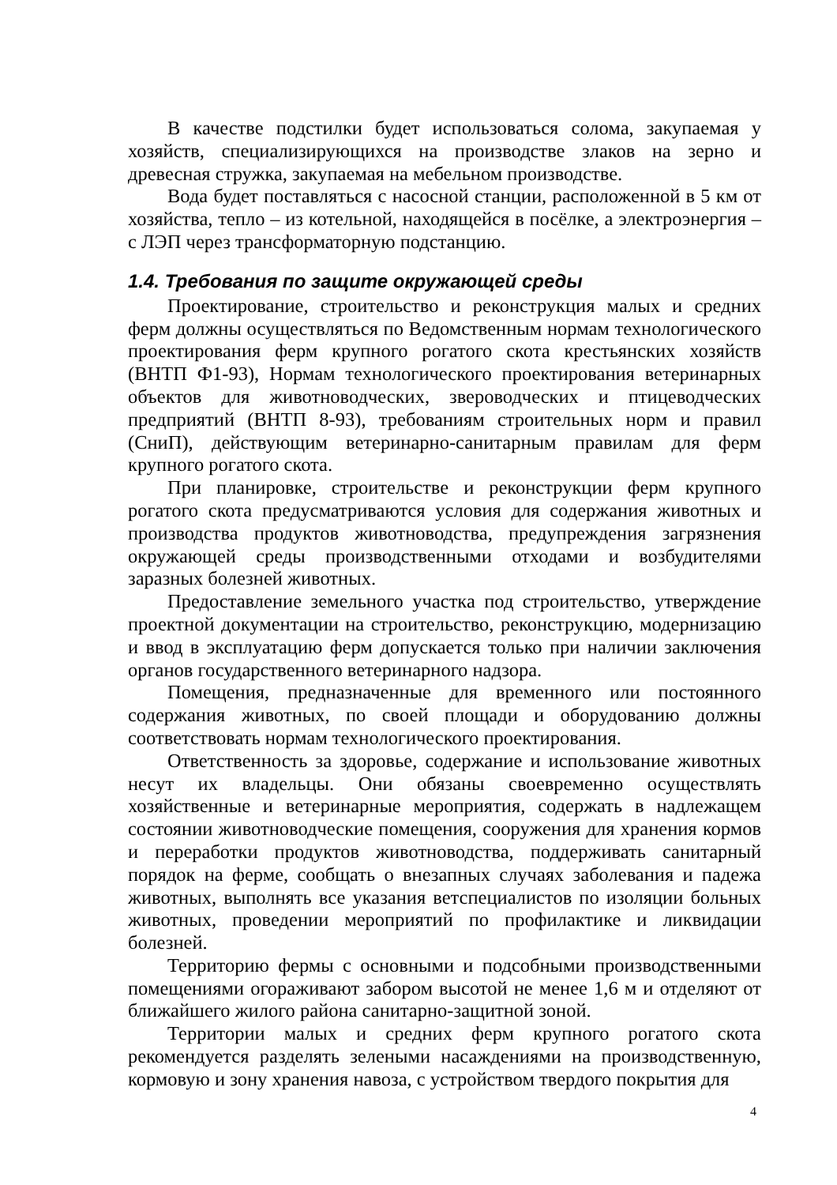В качестве подстилки будет использоваться солома, закупаемая у хозяйств, специализирующихся на производстве злаков на зерно и древесная стружка, закупаемая на мебельном производстве.
Вода будет поставляться с насосной станции, расположенной в 5 км от хозяйства, тепло – из котельной, находящейся в посёлке, а электроэнергия – с ЛЭП через трансформаторную подстанцию.
1.4. Требования по защите окружающей среды
Проектирование, строительство и реконструкция малых и средних ферм должны осуществляться по Ведомственным нормам технологического проектирования ферм крупного рогатого скота крестьянских хозяйств (ВНТП Ф1-93), Нормам технологического проектирования ветеринарных объектов для животноводческих, звероводческих и птицеводческих предприятий (ВНТП 8-93), требованиям строительных норм и правил (СниП), действующим ветеринарно-санитарным правилам для ферм крупного рогатого скота.
При планировке, строительстве и реконструкции ферм крупного рогатого скота предусматриваются условия для содержания животных и производства продуктов животноводства, предупреждения загрязнения окружающей среды производственными отходами и возбудителями заразных болезней животных.
Предоставление земельного участка под строительство, утверждение проектной документации на строительство, реконструкцию, модернизацию и ввод в эксплуатацию ферм допускается только при наличии заключения органов государственного ветеринарного надзора.
Помещения, предназначенные для временного или постоянного содержания животных, по своей площади и оборудованию должны соответствовать нормам технологического проектирования.
Ответственность за здоровье, содержание и использование животных несут их владельцы. Они обязаны своевременно осуществлять хозяйственные и ветеринарные мероприятия, содержать в надлежащем состоянии животноводческие помещения, сооружения для хранения кормов и переработки продуктов животноводства, поддерживать санитарный порядок на ферме, сообщать о внезапных случаях заболевания и падежа животных, выполнять все указания ветспециалистов по изоляции больных животных, проведении мероприятий по профилактике и ликвидации болезней.
Территорию фермы с основными и подсобными производственными помещениями огораживают забором высотой не менее 1,6 м и отделяют от ближайшего жилого района санитарно-защитной зоной.
Территории малых и средних ферм крупного рогатого скота рекомендуется разделять зелеными насаждениями на производственную, кормовую и зону хранения навоза, с устройством твердого покрытия для
4